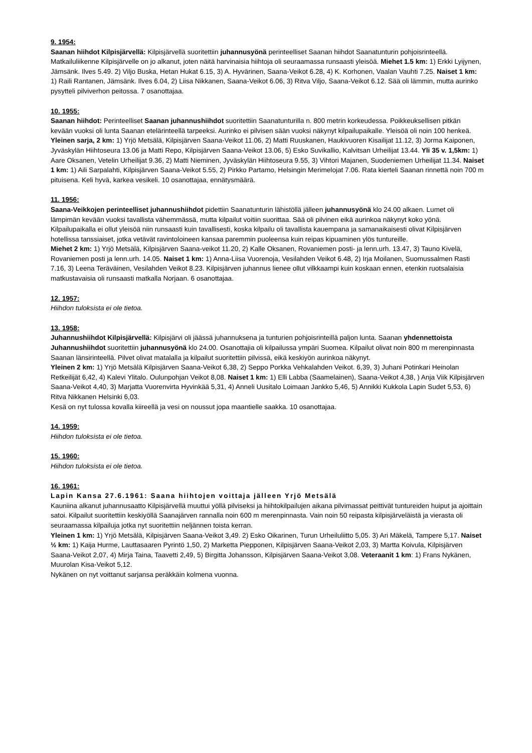9. 1954:
Saanan hiihdot Kilpisjärvellä: Kilpisjärvellä suoritettiin juhannusyönä perinteelliset Saanan hiihdot Saanatunturin pohjoisrinteellä. Matkailuliikenne Kilpisjärvelle on jo alkanut, joten näitä harvinaisia hiihtoja oli seuraamassa runsaasti yleisöä. Miehet 1.5 km: 1) Erkki Lyijynen, Jämsänk. Ilves 5.49. 2) Viljo Buska, Hetan Hukat 6.15, 3) A. Hyvärinen, Saana-Veikot 6.28, 4) K. Korhonen, Vaalan Vauhti 7.25. Naiset 1 km: 1) Raili Rantanen, Jämsänk. Ilves 6.04, 2) Liisa Nikkanen, Saana-Veikot 6.06, 3) Ritva Viljo, Saana-Veikot 6.12. Sää oli lämmin, mutta aurinko pysytteli pilviverhon peitossa. 7 osanottajaa.
10. 1955:
Saanan hiihdot: Perinteelliset Saanan juhannushiihdot suoritettiin Saanatunturilla n. 800 metrin korkeudessa. Poikkeuksellisen pitkän kevään vuoksi oli lunta Saanan etelärinteellä tarpeeksi. Aurinko ei pilvisen sään vuoksi näkynyt kilpailupaikalle. Yleisöä oli noin 100 henkeä.
Yleinen sarja, 2 km: 1) Yrjö Metsälä, Kilpisjärven Saana-Veikot 11.06, 2) Matti Ruuskanen, Haukivuoren Kisailijat 11.12, 3) Jorma Kaiponen, Jyväskylän Hiihtoseura 13.06 ja Matti Repo, Kilpisjärven Saana-Veikot 13.06, 5) Esko Suvikallio, Kalvitsan Urheilijat 13.44. Yli 35 v. 1,5km: 1) Aare Oksanen, Vetelin Urheilijat 9.36, 2) Matti Nieminen, Jyväskylän Hiihtoseura 9.55, 3) Vihtori Majanen, Suodeniemen Urheilijat 11.34. Naiset 1 km: 1) Aili Sarpalahti, Kilpisjärven Saana-Veikot 5.55, 2) Pirkko Partamo, Helsingin Merimelojat 7.06. Rata kierteli Saanan rinnettä noin 700 m pituisena. Keli hyvä, karkea vesikeli. 10 osanottajaa, ennätysmäärä.
11. 1956:
Saana-Veikkojen perinteelliset juhannushiihdot pidettiin Saanatunturin lähistöllä jälleen juhannusyönä klo 24.00 alkaen. Lumet oli lämpimän kevään vuoksi tavallista vähemmässä, mutta kilpailut voitiin suorittaa. Sää oli pilvinen eikä aurinkoa näkynyt koko yönä. Kilpailupaikalla ei ollut yleisöä niin runsaasti kuin tavallisesti, koska kilpailu oli tavallista kauempana ja samanaikaisesti olivat Kilpisjärven hotellissa tanssiaiset, jotka vetävät ravintoloineen kansaa paremmin puoleensa kuin reipas kipuaminen ylös tuntureille.
Miehet 2 km: 1) Yrjö Metsälä, Kilpisjärven Saana-veikot 11.20, 2) Kalle Oksanen, Rovaniemen posti- ja lenn.urh. 13.47, 3) Tauno Kivelä, Rovaniemen posti ja lenn.urh. 14.05. Naiset 1 km: 1) Anna-Liisa Vuorenoja, Vesilahden Veikot 6.48, 2) Irja Moilanen, Suomussalmen Rasti 7.16, 3) Leena Teräväinen, Vesilahden Veikot 8.23. Kilpisjärven juhannus lienee ollut vilkkaampi kuin koskaan ennen, etenkin ruotsalaisia matkustavaisia oli runsaasti matkalla Norjaan. 6 osanottajaa.
12. 1957:
Hiihdon tuloksista ei ole tietoa.
13. 1958:
Juhannushiihdot Kilpisjärvellä: Kilpisjärvi oli jäässä juhannuksena ja tunturien pohjoisrinteillä paljon lunta. Saanan yhdennettoista Juhannushiihdot suoritettiin juhannusyönä klo 24.00. Osanottajia oli kilpailussa ympäri Suomea. Kilpailut olivat noin 800 m merenpinnasta Saanan länsirinteellä. Pilvet olivat matalalla ja kilpailut suoritettiin pilvissä, eikä keskiyön aurinkoa näkynyt.
Yleinen 2 km: 1) Yrjö Metsälä Kilpisjärven Saana-Veikot 6,38, 2) Seppo Porkka Vehkalahden Veikot. 6,39, 3) Juhani Potinkari Heinolan Retkeilijät 6,42, 4) Kalevi Ylitalo. Oulunpohjan Veikot 8,08. Naiset 1 km: 1) Elli Labba (Saamelainen), Saana-Veikot 4,38, ) Anja Viik Kilpisjärven Saana-Veikot 4,40, 3) Marjatta Vuorenvirta Hyvinkää 5,31, 4) Anneli Uusitalo Loimaan Jankko 5,46, 5) Annikki Kukkola Lapin Sudet 5,53, 6) Ritva Nikkanen Helsinki 6,03.
Kesä on nyt tulossa kovalla kiireellä ja vesi on noussut jopa maantielle saakka. 10 osanottajaa.
14. 1959:
Hiihdon tuloksista ei ole tietoa.
15. 1960:
Hiihdon tuloksista ei ole tietoa.
16. 1961:
Lapin Kansa 27.6.1961: Saana hiihtojen voittaja jälleen Yrjö Metsälä
Kauniina alkanut juhannusaatto Kilpisjärvellä muuttui yöllä pilviseksi ja hiihtokilpailujen aikana pilvimassat peittivät tuntureiden huiput ja ajoittain satoi. Kilpailut suoritettiin keskiyöllä Saanajärven rannalla noin 600 m merenpinnasta. Vain noin 50 reipasta kilpisjärveläistä ja vierasta oli seuraamassa kilpailuja jotka nyt suoritettiin neljännen toista kerran.
Yleinen 1 km: 1) Yrjö Metsälä, Kilpisjärven Saana-Veikot 3,49. 2) Esko Oikarinen, Turun Urheiluliitto 5,05. 3) Ari Mäkelä, Tampere 5,17. Naiset ½ km: 1) Kaija Hurme, Lauttasaaren Pyrintö 1,50, 2) Marketta Piepponen, Kilpisjärven Saana-Veikot 2,03, 3) Martta Koivula, Kilpisjärven Saana-Veikot 2,07, 4) Mirja Taina, Taavetti 2,49, 5) Birgitta Johansson, Kilpisjärven Saana-Veikot 3,08. Veteraanit 1 km: 1) Frans Nykänen, Muurolan Kisa-Veikot 5,12.
Nykänen on nyt voittanut sarjansa peräkkäin kolmena vuonna.